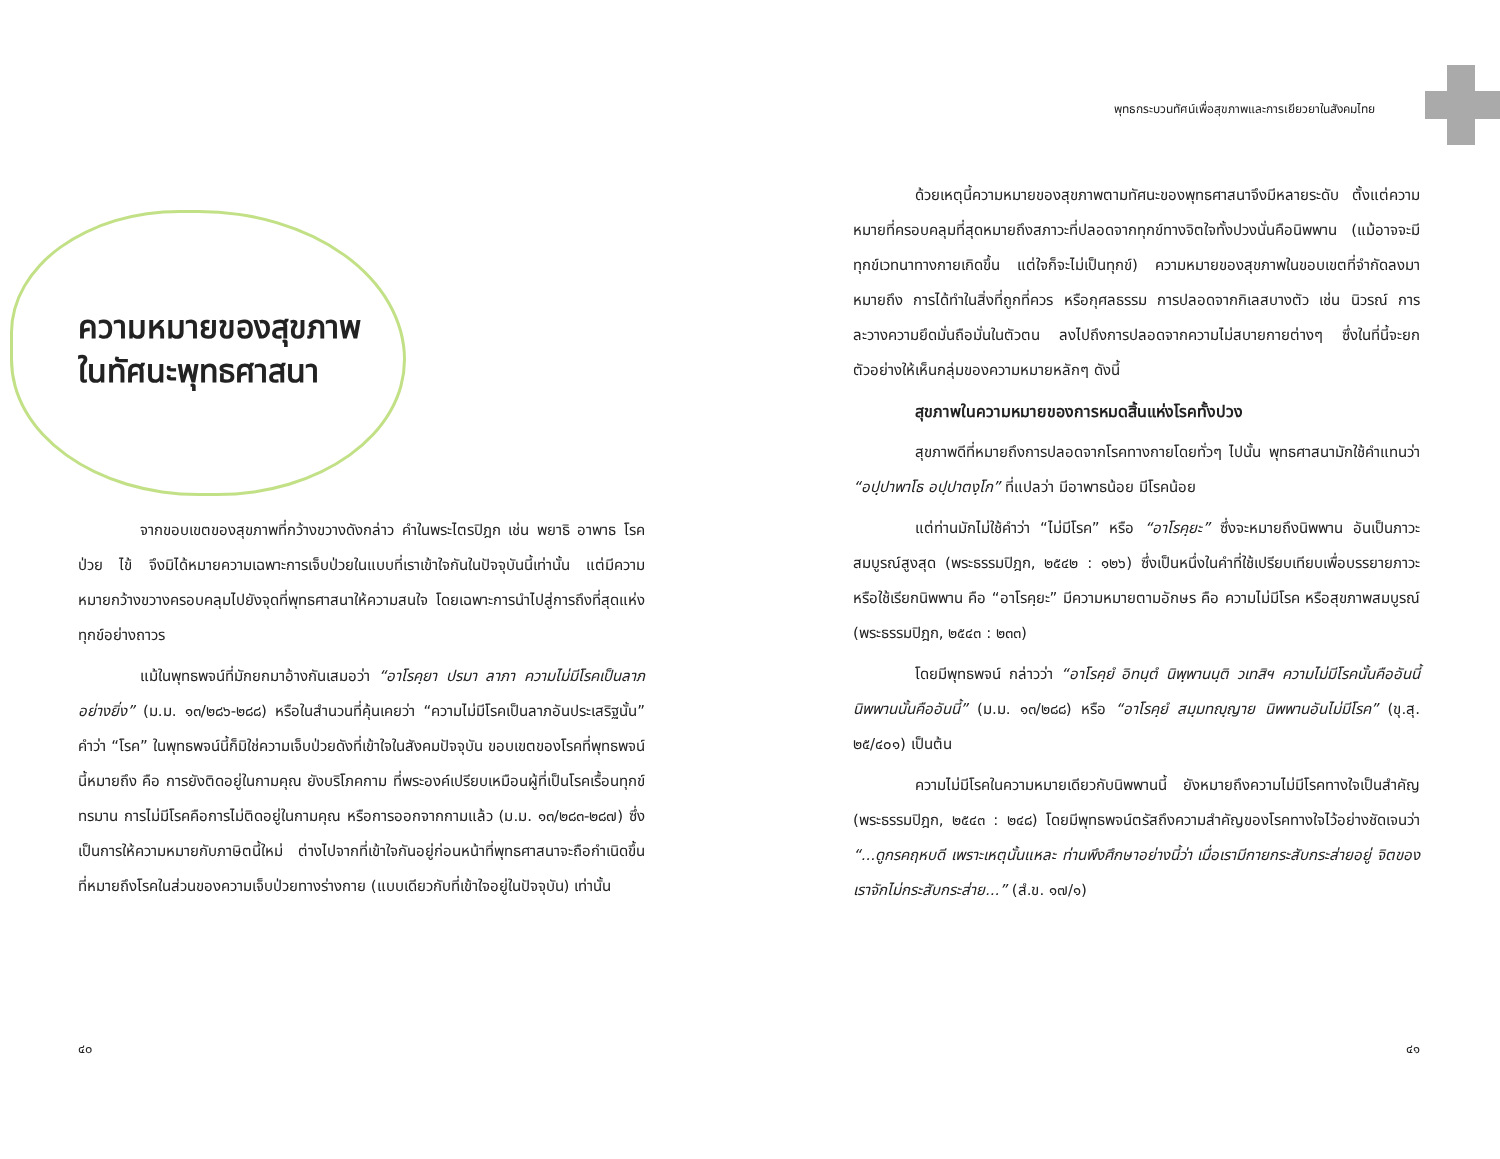ความหมายของสุขภาพ
ในทัศนะพุทธศาสนา
จากขอบเขตของสุขภาพที่กว้างขวางดังกล่าว คำในพระไตรปิฎก เช่น พยาธิ อาพาธ โรค ป่วย ไข้ จึงมิได้หมายความเฉพาะการเจ็บป่วยในแบบที่เราเข้าใจกันในปัจจุบันนี้เท่านั้น แต่มีความหมายกว้างขวางครอบคลุมไปยังจุดที่พุทธศาสนาให้ความสนใจ โดยเฉพาะการนำไปสู่การถึงที่สุดแห่งทุกข์อย่างถาวร
แม้ในพุทธพจน์ที่มักยกมาอ้างกันเสมอว่า “อาโรคฺยา ปรมา ลาภา ความไม่มีโรคเป็นลาภอย่างยิ่ง” (ม.ม. ๑๓/๒๘๖-๒๘๘) หรือในสำนวนที่คุ้นเคยว่า “ความไม่มีโรคเป็นลาภอันประเสริฐนั้น” คำว่า “โรค” ในพุทธพจน์นี้ก็มิใช่ความเจ็บป่วยดังที่เข้าใจในสังคมปัจจุบัน ขอบเขตของโรคที่พุทธพจน์นี้หมายถึง คือ การยังติดอยู่ในกามคุณ ยังบริโภคกาม ที่พระองค์เปรียบเหมือนผู้ที่เป็นโรคเรื้อนทุกข์ทรมาน การไม่มีโรคคือการไม่ติดอยู่ในกามคุณ หรือการออกจากกามแล้ว (ม.ม. ๑๓/๒๘๓-๒๘๗) ซึ่งเป็นการให้ความหมายกับภาษิตนี้ใหม่ ต่างไปจากที่เข้าใจกันอยู่ก่อนหน้าที่พุทธศาสนาจะถือกำเนิดขึ้น ที่หมายถึงโรคในส่วนของความเจ็บป่วยทางร่างกาย (แบบเดียวกับที่เข้าใจอยู่ในปัจจุบัน) เท่านั้น
๔๐
พุทธกระบวนทัศน์เพื่อสุขภาพและการเยียวยาในสังคมไทย
ด้วยเหตุนี้ความหมายของสุขภาพตามทัศนะของพุทธศาสนาจึงมีหลายระดับ ตั้งแต่ความหมายที่ครอบคลุมที่สุดหมายถึงสภาวะที่ปลอดจากทุกข์ทางจิตใจทั้งปวงนั่นคือนิพพาน (แม้อาจจะมีทุกข์เวทนาทางกายเกิดขึ้น แต่ใจก็จะไม่เป็นทุกข์) ความหมายของสุขภาพในขอบเขตที่จำกัดลงมาหมายถึง การได้ทำในสิ่งที่ถูกที่ควร หรือกุศลธรรม การปลอดจากกิเลสบางตัว เช่น นิวรณ์ การละวางความยึดมั่นถือมั่นในตัวตน ลงไปถึงการปลอดจากความไม่สบายกายต่างๆ ซึ่งในที่นี้จะยกตัวอย่างให้เห็นกลุ่มของความหมายหลักๆ ดังนี้
สุขภาพในความหมายของการหมดสิ้นแห่งโรคทั้งปวง
สุขภาพดีที่หมายถึงการปลอดจากโรคทางกายโดยทั่วๆ ไปนั้น พุทธศาสนามักใช้คำแทนว่า “อปฺปาพาโธ อปฺปาตงฺโก” ที่แปลว่า มีอาพาธน้อย มีโรคน้อย
แต่ท่านมักไม่ใช้คำว่า “ไม่มีโรค” หรือ “อาโรคฺยะ” ซึ่งจะหมายถึงนิพพาน อันเป็นภาวะสมบูรณ์สูงสุด (พระธรรมปิฎก, ๒๕๔๒ : ๑๒๖) ซึ่งเป็นหนึ่งในคำที่ใช้เปรียบเทียบเพื่อบรรยายภาวะหรือใช้เรียกนิพพาน คือ “อาโรคฺยะ” มีความหมายตามอักษร คือ ความไม่มีโรค หรือสุขภาพสมบูรณ์ (พระธรรมปิฎก, ๒๕๔๓ : ๒๓๓)
โดยมีพุทธพจน์ กล่าวว่า “อาโรคฺยํ อิทนฺตํ นิพฺพานนฺติ วเทสิฯ ความไม่มีโรคนั้นคืออันนี้ นิพพานนั้นคืออันนี้” (ม.ม. ๑๓/๒๘๘) หรือ “อาโรคฺยํ สมฺมทญฺญาย นิพพานอันไม่มีโรค” (ขุ.สุ. ๒๕/๔๐๑) เป็นต้น
ความไม่มีโรคในความหมายเดียวกับนิพพานนี้ ยังหมายถึงความไม่มีโรคทางใจเป็นสำคัญ (พระธรรมปิฎก, ๒๕๔๓ : ๒๔๘) โดยมีพุทธพจน์ตรัสถึงความสำคัญของโรคทางใจไว้อย่างชัดเจนว่า “...ดูกรคฤหบดี เพราะเหตุนั้นแหละ ท่านพึงศึกษาอย่างนี้ว่า เมื่อเรามีกายกระสับกระส่ายอยู่ จิตของเราจักไม่กระสับกระส่าย...” (สํ.ข. ๑๗/๑)
๔๑